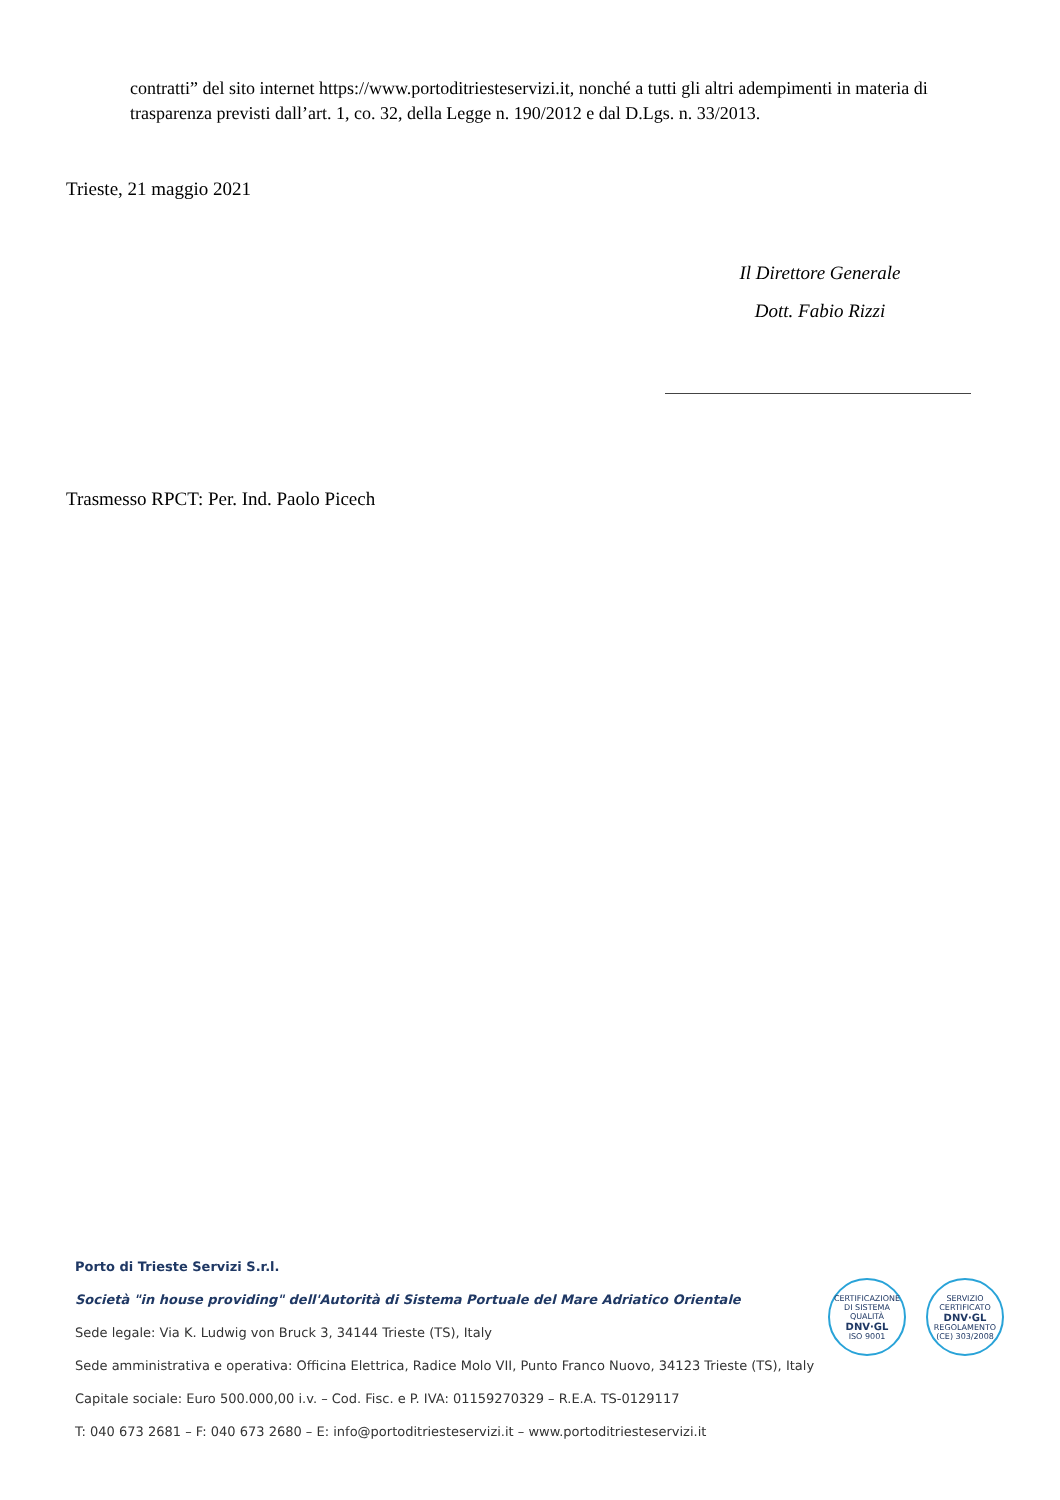contratti” del sito internet https://www.portoditriesteservizi.it, nonché a tutti gli altri adempimenti in materia di trasparenza previsti dall’art. 1, co. 32, della Legge n. 190/2012 e dal D.Lgs. n. 33/2013.
Trieste, 21 maggio 2021
Il Direttore Generale
Dott. Fabio Rizzi
Trasmesso RPCT: Per. Ind. Paolo Picech
Porto di Trieste Servizi S.r.l.
Società "in house providing" dell'Autorità di Sistema Portuale del Mare Adriatico Orientale
Sede legale: Via K. Ludwig von Bruck 3, 34144 Trieste (TS), Italy
Sede amministrativa e operativa: Officina Elettrica, Radice Molo VII, Punto Franco Nuovo, 34123 Trieste (TS), Italy
Capitale sociale: Euro 500.000,00 i.v. – Cod. Fisc. e P. IVA: 01159270329 – R.E.A. TS-0129117
T: 040 673 2681 – F: 040 673 2680 – E: info@portoditriesteservizi.it – www.portoditriesteservizi.it
CERTIFICAZIONE DI SISTEMA QUALITÀ
DNV·GL
ISO 9001
SERVIZIO CERTIFICATO
DNV·GL
REGOLAMENTO (CE) 303/2008